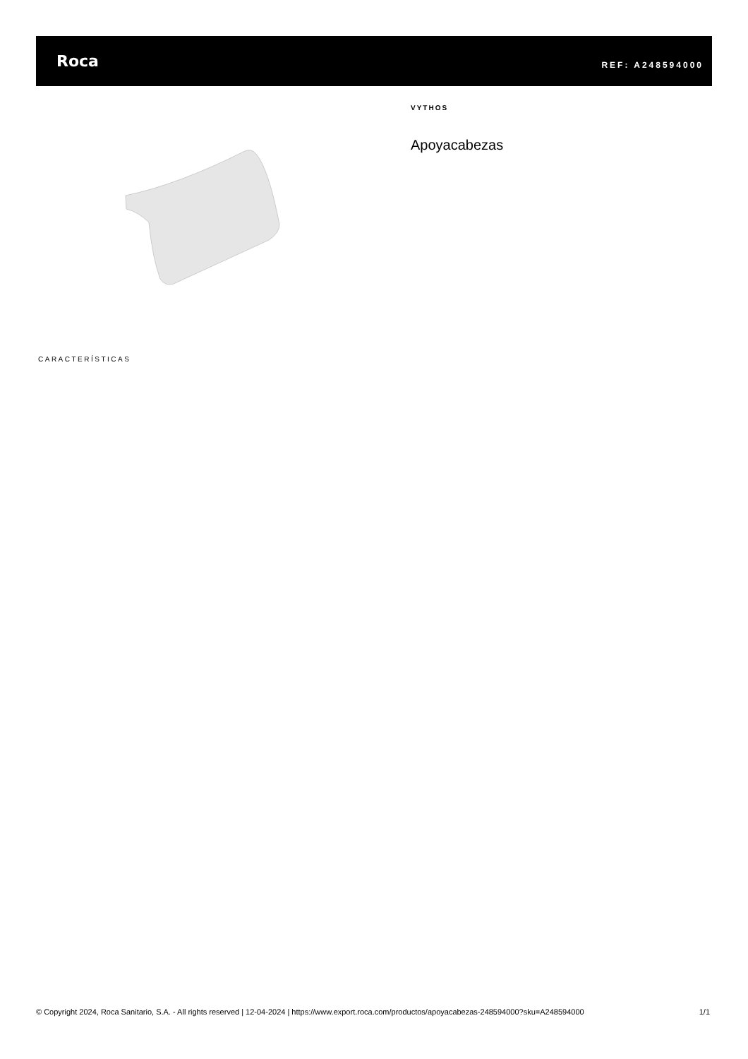Roca
REF: A248594000
VYTHOS
Apoyacabezas
CARACTERÍSTICAS
© Copyright 2024, Roca Sanitario, S.A. - All rights reserved | 12-04-2024 | https://www.export.roca.com/productos/apoyacabezas-248594000?sku=A248594000 1/1